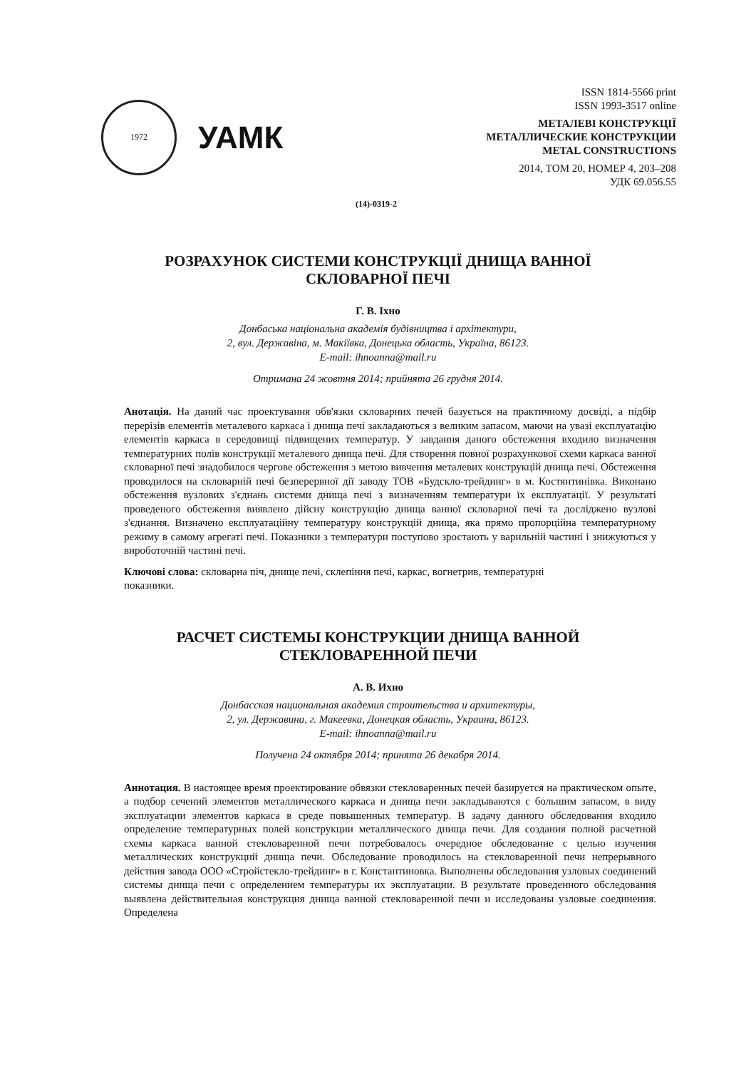1972
УАМК
ISSN 1814-5566 print
ISSN 1993-3517 online
МЕТАЛЕВІ КОНСТРУКЦІЇ
МЕТАЛЛИЧЕСКИЕ КОНСТРУКЦИИ
METAL CONSTRUCTIONS
2014, ТОМ 20, НОМЕР 4, 203–208
УДК 69.056.55
(14)-0319-2
РОЗРАХУНОК СИСТЕМИ КОНСТРУКЦІЇ ДНИЩА ВАННОЇ
СКЛОВАРНОЇ ПЕЧІ
Г. В. Іхно
Донбаська національна академія будівництва і архітектури,
2, вул. Державіна, м. Макіївка, Донецька область, Україна, 86123.
E-mail: ihnoanna@mail.ru
Отримана 24 жовтня 2014; прийнята 26 грудня 2014.
Анотація. На даний час проектування обв'язки скловарних печей базується на практичному досвіді, а підбір перерізів елементів металевого каркаса і днища печі закладаються з великим запасом, маючи на увазі експлуатацію елементів каркаса в середовищі підвищених температур. У завдання даного обстеження входило визначення температурних полів конструкції металевого днища печі. Для створення повної розрахункової схеми каркаса ванної скловарної печі знадобилося чергове обстеження з метою вивчення металевих конструкцій днища печі. Обстеження проводилося на скловарній печі безперервної дії заводу ТОВ «Будскло-трейдинг» в м. Костянтинівка. Виконано обстеження вузлових з'єднань системи днища печі з визначенням температури їх експлуатації. У результаті проведеного обстеження виявлено дійсну конструкцію днища ванної скловарної печі та досліджено вузлові з'єднання. Визначено експлуатаційну температуру конструкцій днища, яка прямо пропорційна температурному режиму в самому агрегаті печі. Показники з температури поступово зростають у варильній частині і знижуються у вироботочній частині печі.
Ключові слова: скловарна піч, днище печі, склепіння печі, каркас, вогнетрив, температурні
показники.
РАСЧЕТ СИСТЕМЫ КОНСТРУКЦИИ ДНИЩА ВАННОЙ
СТЕКЛОВАРЕННОЙ ПЕЧИ
А. В. Ихно
Донбасская национальная академия строительства и архитектуры,
2, ул. Державина, г. Макеевка, Донецкая область, Украина, 86123.
E-mail: ihnoanna@mail.ru
Получена 24 октября 2014; принята 26 декабря 2014.
Аннотация. В настоящее время проектирование обвязки стекловаренных печей базируется на практическом опыте, а подбор сечений элементов металлического каркаса и днища печи закладываются с большим запасом, в виду эксплуатации элементов каркаса в среде повышенных температур. В задачу данного обследования входило определение температурных полей конструкции металлического днища печи. Для создания полной расчетной схемы каркаса ванной стекловаренной печи потребовалось очередное обследование с целью изучения металлических конструкций днища печи. Обследование проводилось на стекловаренной печи непрерывного действия завода ООО «Стройстекло-трейдинг» в г. Константиновка. Выполнены обследования узловых соединений системы днища печи с определением температуры их эксплуатации. В результате проведенного обследования выявлена действительная конструкция днища ванной стекловаренной печи и исследованы узловые соединения. Определена